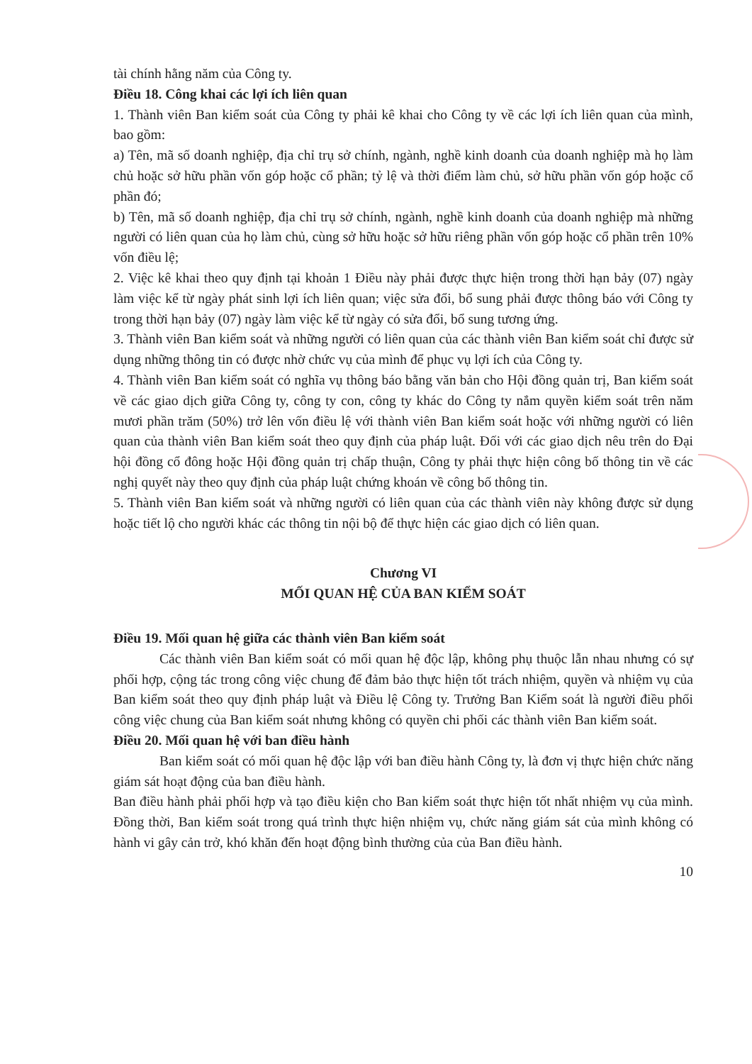tài chính hằng năm của Công ty.
Điều 18. Công khai các lợi ích liên quan
1. Thành viên Ban kiểm soát của Công ty phải kê khai cho Công ty về các lợi ích liên quan của mình, bao gồm:
a) Tên, mã số doanh nghiệp, địa chỉ trụ sở chính, ngành, nghề kinh doanh của doanh nghiệp mà họ làm chủ hoặc sở hữu phần vốn góp hoặc cổ phần; tỷ lệ và thời điểm làm chủ, sở hữu phần vốn góp hoặc cổ phần đó;
b) Tên, mã số doanh nghiệp, địa chỉ trụ sở chính, ngành, nghề kinh doanh của doanh nghiệp mà những người có liên quan của họ làm chủ, cùng sở hữu hoặc sở hữu riêng phần vốn góp hoặc cổ phần trên 10% vốn điều lệ;
2. Việc kê khai theo quy định tại khoản 1 Điều này phải được thực hiện trong thời hạn bảy (07) ngày làm việc kể từ ngày phát sinh lợi ích liên quan; việc sửa đổi, bổ sung phải được thông báo với Công ty trong thời hạn bảy (07) ngày làm việc kể từ ngày có sửa đổi, bổ sung tương ứng.
3. Thành viên Ban kiểm soát và những người có liên quan của các thành viên Ban kiểm soát chỉ được sử dụng những thông tin có được nhờ chức vụ của mình để phục vụ lợi ích của Công ty.
4. Thành viên Ban kiểm soát có nghĩa vụ thông báo bằng văn bản cho Hội đồng quản trị, Ban kiểm soát về các giao dịch giữa Công ty, công ty con, công ty khác do Công ty nắm quyền kiểm soát trên năm mươi phần trăm (50%) trở lên vốn điều lệ với thành viên Ban kiểm soát hoặc với những người có liên quan của thành viên Ban kiểm soát theo quy định của pháp luật. Đối với các giao dịch nêu trên do Đại hội đồng cổ đông hoặc Hội đồng quản trị chấp thuận, Công ty phải thực hiện công bố thông tin về các nghị quyết này theo quy định của pháp luật chứng khoán về công bố thông tin.
5. Thành viên Ban kiểm soát và những người có liên quan của các thành viên này không được sử dụng hoặc tiết lộ cho người khác các thông tin nội bộ để thực hiện các giao dịch có liên quan.
Chương VI
MỐI QUAN HỆ CỦA BAN KIỂM SOÁT
Điều 19. Mối quan hệ giữa các thành viên Ban kiểm soát
Các thành viên Ban kiểm soát có mối quan hệ độc lập, không phụ thuộc lẫn nhau nhưng có sự phối hợp, cộng tác trong công việc chung để đảm bảo thực hiện tốt trách nhiệm, quyền và nhiệm vụ của Ban kiểm soát theo quy định pháp luật và Điều lệ Công ty. Trưởng Ban Kiểm soát là người điều phối công việc chung của Ban kiểm soát nhưng không có quyền chi phối các thành viên Ban kiểm soát.
Điều 20. Mối quan hệ với ban điều hành
Ban kiểm soát có mối quan hệ độc lập với ban điều hành Công ty, là đơn vị thực hiện chức năng giám sát hoạt động của ban điều hành.
Ban điều hành phải phối hợp và tạo điều kiện cho Ban kiểm soát thực hiện tốt nhất nhiệm vụ của mình. Đồng thời, Ban kiểm soát trong quá trình thực hiện nhiệm vụ, chức năng giám sát của mình không có hành vi gây cản trở, khó khăn đến hoạt động bình thường của của Ban điều hành.
10